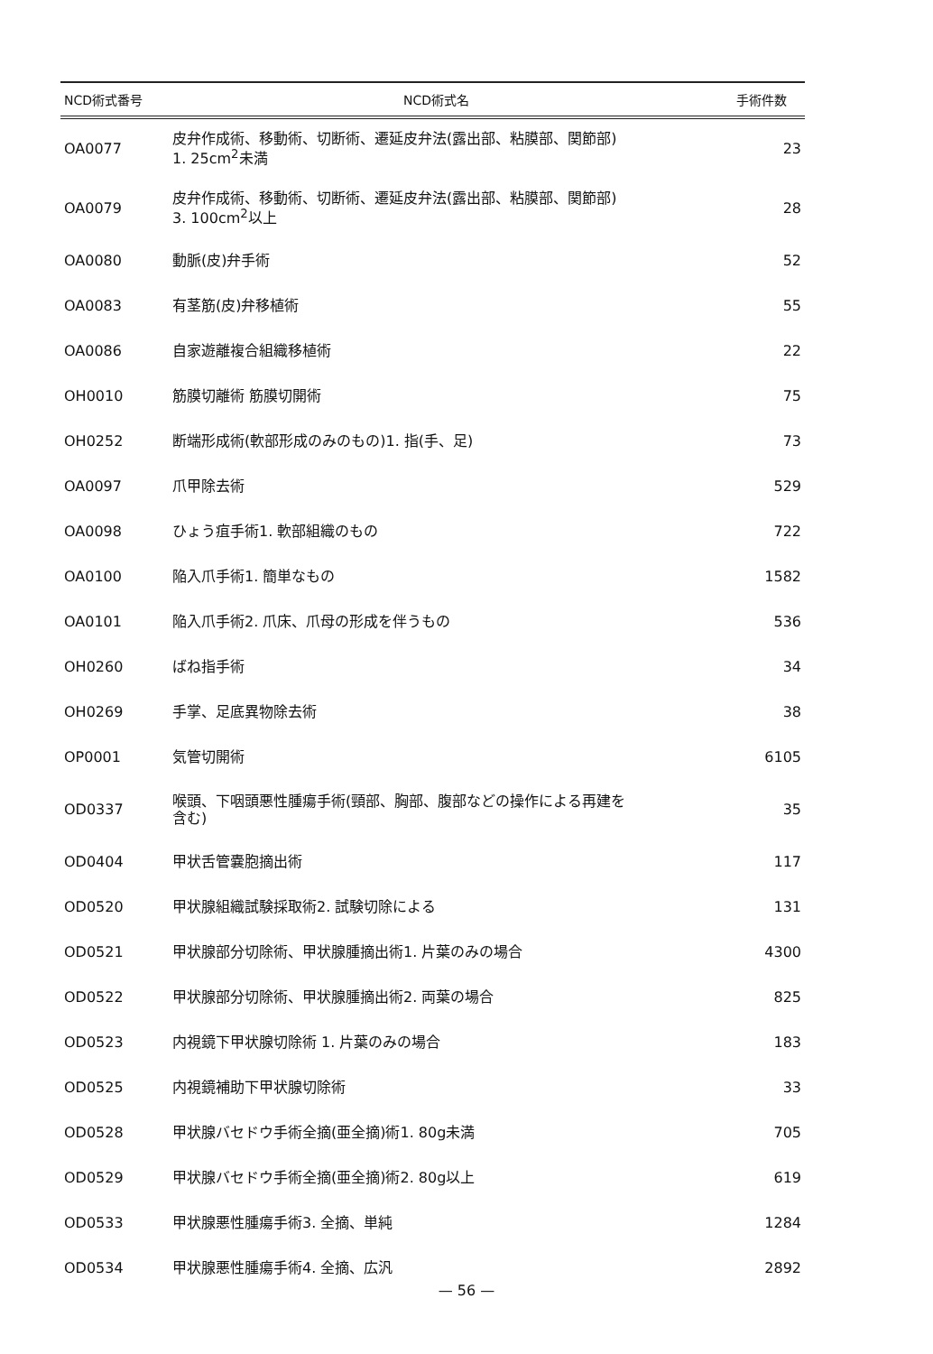| NCD術式番号 | NCD術式名 | 手術件数 |
| --- | --- | --- |
| OA0077 | 皮弁作成術、移動術、切断術、遷延皮弁法(露出部、粘膜部、関節部) 1. 25cm<sup>2</sup>未満 | 23 |
| OA0079 | 皮弁作成術、移動術、切断術、遷延皮弁法(露出部、粘膜部、関節部) 3. 100cm<sup>2</sup>以上 | 28 |
| OA0080 | 動脈(皮)弁手術 | 52 |
| OA0083 | 有茎筋(皮)弁移植術 | 55 |
| OA0086 | 自家遊離複合組織移植術 | 22 |
| OH0010 | 筋膜切離術 筋膜切開術 | 75 |
| OH0252 | 断端形成術(軟部形成のみのもの)1. 指(手、足) | 73 |
| OA0097 | 爪甲除去術 | 529 |
| OA0098 | ひょう疽手術1. 軟部組織のもの | 722 |
| OA0100 | 陥入爪手術1. 簡単なもの | 1582 |
| OA0101 | 陥入爪手術2. 爪床、爪母の形成を伴うもの | 536 |
| OH0260 | ばね指手術 | 34 |
| OH0269 | 手掌、足底異物除去術 | 38 |
| OP0001 | 気管切開術 | 6105 |
| OD0337 | 喉頭、下咽頭悪性腫瘍手術(頸部、胸部、腹部などの操作による再建を 含む) | 35 |
| OD0404 | 甲状舌管嚢胞摘出術 | 117 |
| OD0520 | 甲状腺組織試験採取術2. 試験切除による | 131 |
| OD0521 | 甲状腺部分切除術、甲状腺腫摘出術1. 片葉のみの場合 | 4300 |
| OD0522 | 甲状腺部分切除術、甲状腺腫摘出術2. 両葉の場合 | 825 |
| OD0523 | 内視鏡下甲状腺切除術 1. 片葉のみの場合 | 183 |
| OD0525 | 内視鏡補助下甲状腺切除術 | 33 |
| OD0528 | 甲状腺バセドウ手術全摘(亜全摘)術1. 80g未満 | 705 |
| OD0529 | 甲状腺バセドウ手術全摘(亜全摘)術2. 80g以上 | 619 |
| OD0533 | 甲状腺悪性腫瘍手術3. 全摘、単純 | 1284 |
| OD0534 | 甲状腺悪性腫瘍手術4. 全摘、広汎 | 2892 |
— 56 —